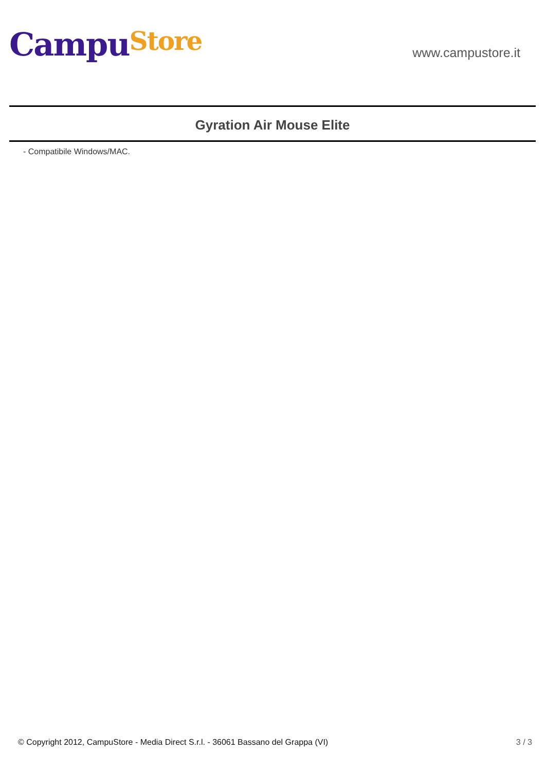CampuStore
www.campustore.it
Gyration Air Mouse Elite
- Compatibile Windows/MAC.
© Copyright 2012, CampuStore - Media Direct S.r.l. - 36061 Bassano del Grappa (VI) 3 / 3